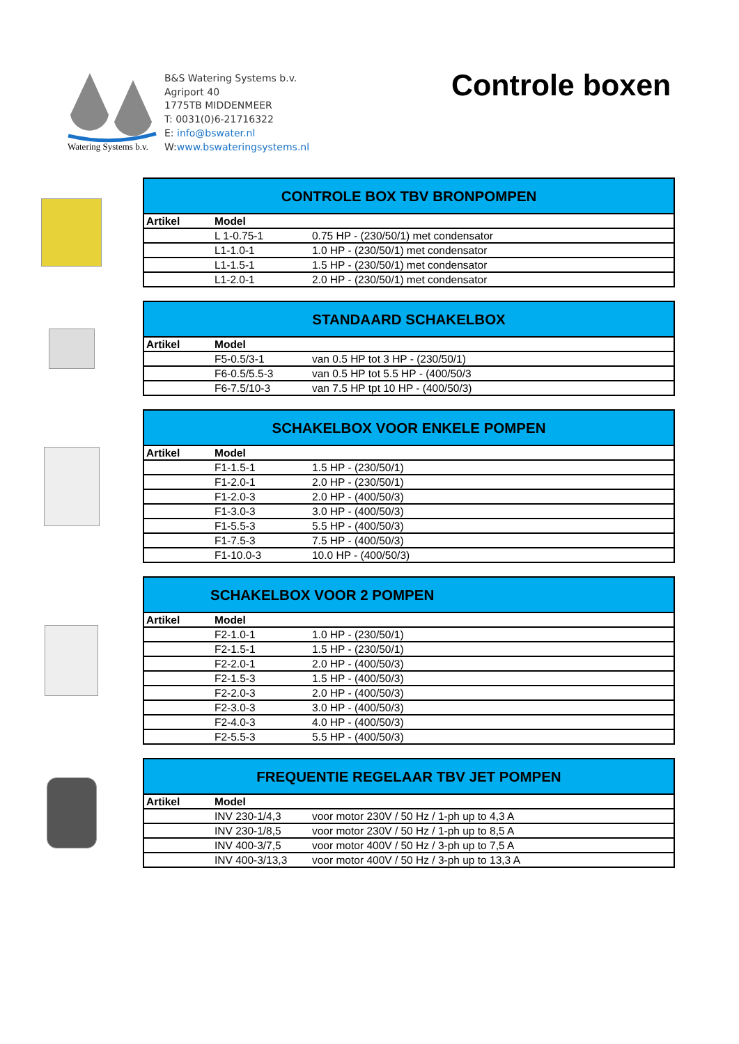B&S Watering Systems b.v.
Agriport 40
1775TB MIDDENMEER
T: 0031(0)6-21716322
E: info@bswater.nl
W:www.bswateringsystems.nl
Watering Systems b.v.
Controle boxen
| CONTROLE BOX TBV BRONPOMPEN | | |
| --- | --- | --- |
| Artikel | Model | |
| | L 1-0.75-1 | 0.75 HP - (230/50/1) met condensator |
| | L1-1.0-1 | 1.0 HP - (230/50/1) met condensator |
| | L1-1.5-1 | 1.5 HP - (230/50/1) met condensator |
| | L1-2.0-1 | 2.0 HP - (230/50/1) met condensator |
| STANDAARD SCHAKELBOX | | |
| --- | --- | --- |
| Artikel | Model | |
| | F5-0.5/3-1 | van 0.5 HP tot 3 HP - (230/50/1) |
| | F6-0.5/5.5-3 | van 0.5 HP tot 5.5 HP - (400/50/3 |
| | F6-7.5/10-3 | van 7.5 HP tpt 10 HP - (400/50/3) |
| SCHAKELBOX VOOR ENKELE POMPEN | | |
| --- | --- | --- |
| Artikel | Model | |
| | F1-1.5-1 | 1.5 HP - (230/50/1) |
| | F1-2.0-1 | 2.0 HP - (230/50/1) |
| | F1-2.0-3 | 2.0 HP - (400/50/3) |
| | F1-3.0-3 | 3.0 HP - (400/50/3) |
| | F1-5.5-3 | 5.5 HP - (400/50/3) |
| | F1-7.5-3 | 7.5 HP - (400/50/3) |
| | F1-10.0-3 | 10.0 HP - (400/50/3) |
| SCHAKELBOX VOOR 2 POMPEN | | |
| --- | --- | --- |
| Artikel | Model | |
| | F2-1.0-1 | 1.0 HP - (230/50/1) |
| | F2-1.5-1 | 1.5 HP - (230/50/1) |
| | F2-2.0-1 | 2.0 HP - (400/50/3) |
| | F2-1.5-3 | 1.5 HP - (400/50/3) |
| | F2-2.0-3 | 2.0 HP - (400/50/3) |
| | F2-3.0-3 | 3.0 HP - (400/50/3) |
| | F2-4.0-3 | 4.0 HP - (400/50/3) |
| | F2-5.5-3 | 5.5 HP - (400/50/3) |
| FREQUENTIE REGELAAR TBV JET POMPEN | | |
| --- | --- | --- |
| Artikel | Model | |
| | INV 230-1/4,3 | voor motor 230V / 50 Hz / 1-ph up to 4,3 A |
| | INV 230-1/8,5 | voor motor 230V / 50 Hz / 1-ph up to 8,5 A |
| | INV 400-3/7,5 | voor motor 400V / 50 Hz / 3-ph up to 7,5 A |
| | INV 400-3/13,3 | voor motor 400V / 50 Hz / 3-ph up to 13,3 A |